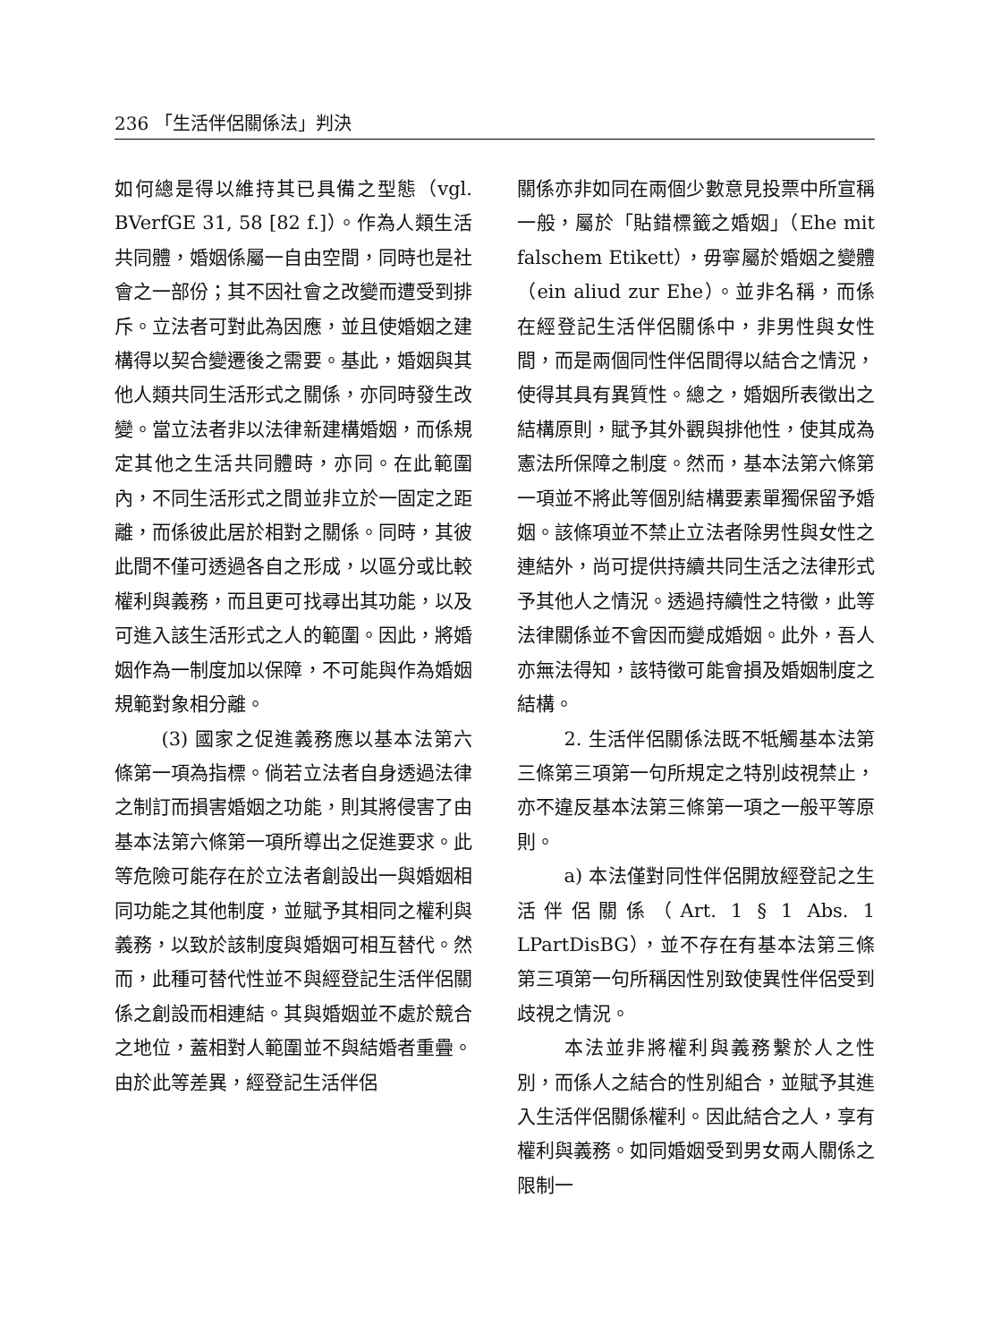236 「生活伴侶關係法」判決
如何總是得以維持其已具備之型態（vgl. BVerfGE 31, 58 [82 f.]）。作為人類生活共同體，婚姻係屬一自由空間，同時也是社會之一部份；其不因社會之改變而遭受到排斥。立法者可對此為因應，並且使婚姻之建構得以契合變遷後之需要。基此，婚姻與其他人類共同生活形式之關係，亦同時發生改變。當立法者非以法律新建構婚姻，而係規定其他之生活共同體時，亦同。在此範圍內，不同生活形式之間並非立於一固定之距離，而係彼此居於相對之關係。同時，其彼此間不僅可透過各自之形成，以區分或比較權利與義務，而且更可找尋出其功能，以及可進入該生活形式之人的範圍。因此，將婚姻作為一制度加以保障，不可能與作為婚姻規範對象相分離。
(3) 國家之促進義務應以基本法第六條第一項為指標。倘若立法者自身透過法律之制訂而損害婚姻之功能，則其將侵害了由基本法第六條第一項所導出之促進要求。此等危險可能存在於立法者創設出一與婚姻相同功能之其他制度，並賦予其相同之權利與義務，以致於該制度與婚姻可相互替代。然而，此種可替代性並不與經登記生活伴侶關係之創設而相連結。其與婚姻並不處於競合之地位，蓋相對人範圍並不與結婚者重疊。由於此等差異，經登記生活伴侶
關係亦非如同在兩個少數意見投票中所宣稱一般，屬於「貼錯標籤之婚姻」（Ehe mit falschem Etikett），毋寧屬於婚姻之變體（ein aliud zur Ehe）。並非名稱，而係在經登記生活伴侶關係中，非男性與女性間，而是兩個同性伴侶間得以結合之情況，使得其具有異質性。總之，婚姻所表徵出之結構原則，賦予其外觀與排他性，使其成為憲法所保障之制度。然而，基本法第六條第一項並不將此等個別結構要素單獨保留予婚姻。該條項並不禁止立法者除男性與女性之連結外，尚可提供持續共同生活之法律形式予其他人之情況。透過持續性之特徵，此等法律關係並不會因而變成婚姻。此外，吾人亦無法得知，該特徵可能會損及婚姻制度之結構。
2. 生活伴侶關係法既不牴觸基本法第三條第三項第一句所規定之特別歧視禁止，亦不違反基本法第三條第一項之一般平等原則。
a) 本法僅對同性伴侶開放經登記之生活伴侶關係（Art. 1 § 1 Abs. 1 LPartDisBG），並不存在有基本法第三條第三項第一句所稱因性別致使異性伴侶受到歧視之情況。
本法並非將權利與義務繫於人之性別，而係人之結合的性別組合，並賦予其進入生活伴侶關係權利。因此結合之人，享有權利與義務。如同婚姻受到男女兩人關係之限制一